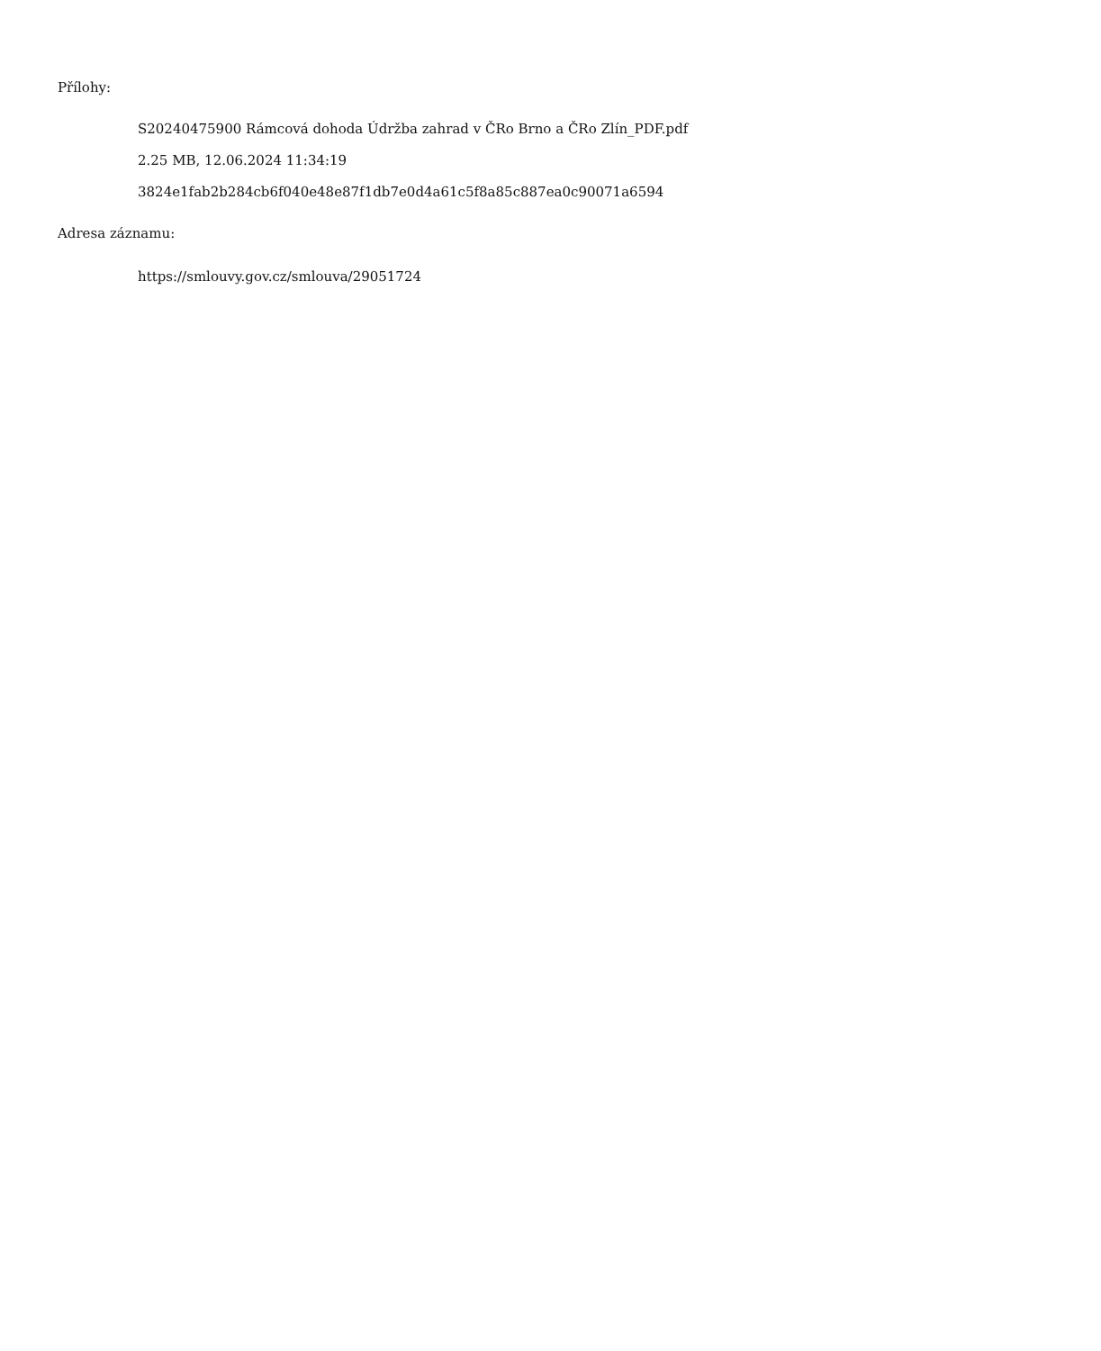Přílohy:
S20240475900 Rámcová dohoda Údržba zahrad v ČRo Brno a ČRo Zlín_PDF.pdf
2.25 MB, 12.06.2024 11:34:19
3824e1fab2b284cb6f040e48e87f1db7e0d4a61c5f8a85c887ea0c90071a6594
Adresa záznamu:
https://smlouvy.gov.cz/smlouva/29051724